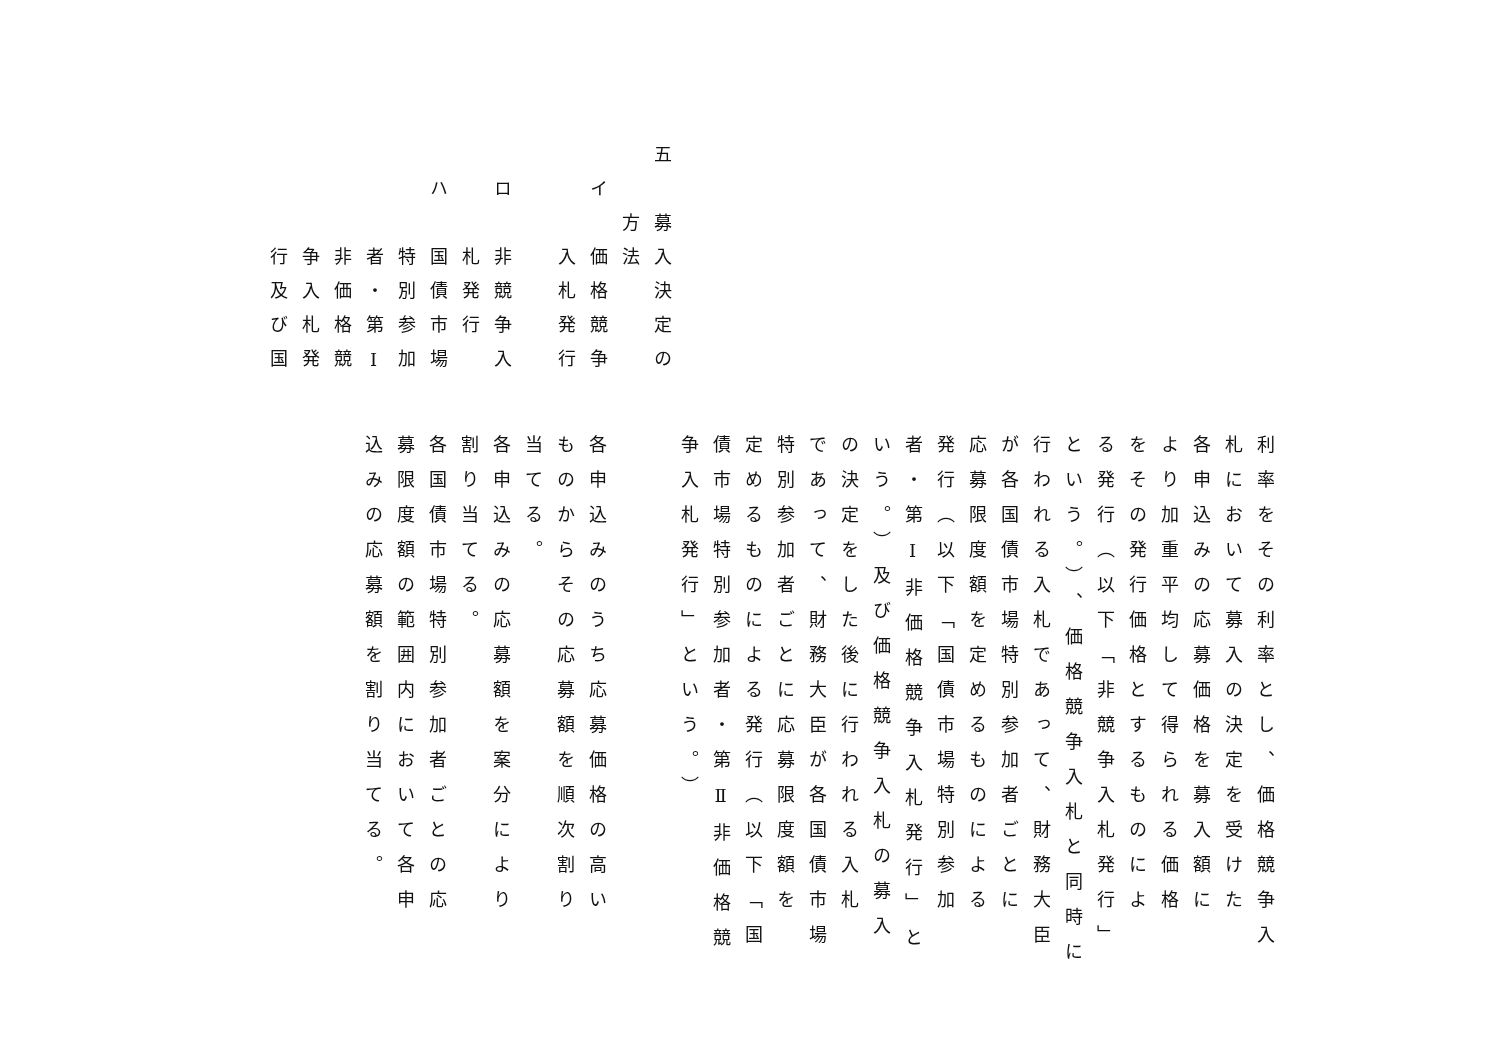五　募入決定の
　　方法
　イ　価格競争
　　　入札発行
　ロ　非競争入
　　　札発行
　ハ　国債市場
　　　特別参加
　　　者・第Ⅰ
　　　非価格競
　　　争入札発
　　　行及び国
利率をその利率とし、価格競争入
札において募入の決定を受けた
各申込みの応募価格を募入額に
より加重平均して得られる価格
をその発行価格とするものによ
る発行（以下「非競争入札発行」
という。）、価格競争入札と同時に
行われる入札であって、財務大臣
が各国債市場特別参加者ごとに
応募限度額を定めるものによる
発行（以下「国債市場特別参加
者・第Ⅰ非価格競争入札発行」と
いう。）及び価格競争入札の募入
の決定をした後に行われる入札
であって、財務大臣が各国債市場
特別参加者ごとに応募限度額を
定めるものによる発行（以下「国
債市場特別参加者・第Ⅱ非価格競
争入札発行」という。）
各申込みのうち応募価格の高い
ものからその応募額を順次割り
当てる。
各申込みの応募額を案分により
割り当てる。
各国債市場特別参加者ごとの応
募限度額の範囲内において各申
込みの応募額を割り当てる。